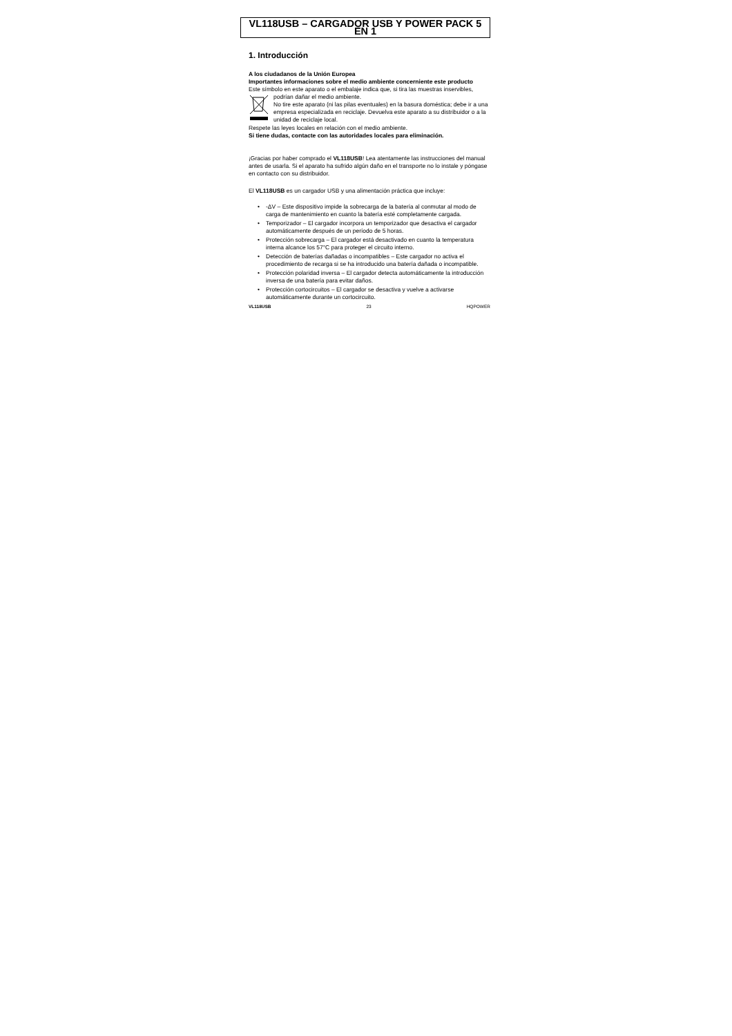VL118USB – CARGADOR USB Y POWER PACK 5 EN 1
1. Introducción
A los ciudadanos de la Unión Europea
Importantes informaciones sobre el medio ambiente concerniente este producto
Este símbolo en este aparato o el embalaje indica que, si tira las muestras inservibles,
podrían dañar el medio ambiente.
No tire este aparato (ni las pilas eventuales) en la basura doméstica; debe ir a una empresa especializada en reciclaje. Devuelva este aparato a su distribuidor o a la unidad de reciclaje local.
Respete las leyes locales en relación con el medio ambiente.
Si tiene dudas, contacte con las autoridades locales para eliminación.
¡Gracias por haber comprado el VL118USB! Lea atentamente las instrucciones del manual antes de usarla. Si el aparato ha sufrido algún daño en el transporte no lo instale y póngase en contacto con su distribuidor.
El VL118USB es un cargador USB y una alimentación práctica que incluye:
• -ΔV – Este dispositivo impide la sobrecarga de la batería al conmutar al modo de carga de mantenimiento en cuanto la batería esté completamente cargada.
• Temporizador – El cargador incorpora un temporizador que desactiva el cargador automáticamente después de un período de 5 horas.
• Protección sobrecarga – El cargador está desactivado en cuanto la temperatura interna alcance los 57°C para proteger el circuito interno.
• Detección de baterías dañadas o incompatibles – Este cargador no activa el procedimiento de recarga si se ha introducido una batería dañada o incompatible.
• Protección polaridad inversa – El cargador detecta automáticamente la introducción inversa de una batería para evitar daños.
• Protección cortocircuitos – El cargador se desactiva y vuelve a activarse automáticamente durante un cortocircuito.
VL118USB 23 HQPOWER